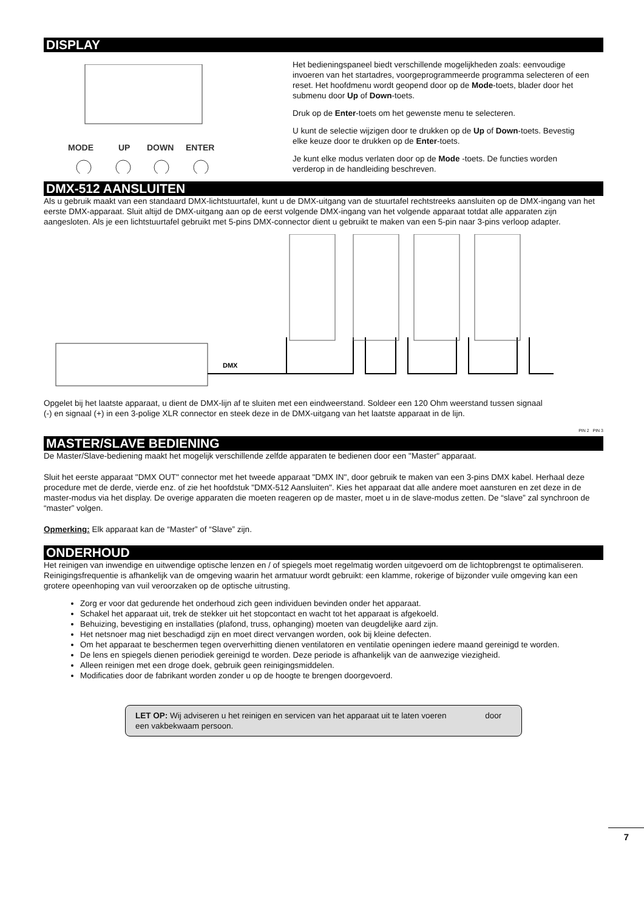DISPLAY
MODE
UP
DOWN
ENTER
Het bedieningspaneel biedt verschillende mogelijkheden zoals: eenvoudige invoeren van het startadres, voorgeprogrammeerde programma selecteren of een reset. Het hoofdmenu wordt geopend door op de Mode-toets, blader door het submenu door Up of Down-toets.
Druk op de Enter-toets om het gewenste menu te selecteren.
U kunt de selectie wijzigen door te drukken op de Up of Down-toets. Bevestig elke keuze door te drukken op de Enter-toets.
Je kunt elke modus verlaten door op de Mode -toets. De functies worden verderop in de handleiding beschreven.
DMX-512 AANSLUITEN
Als u gebruik maakt van een standaard DMX-lichtstuurtafel, kunt u de DMX-uitgang van de stuurtafel rechtstreeks aansluiten op de DMX-ingang van het eerste DMX-apparaat. Sluit altijd de DMX-uitgang aan op de eerst volgende DMX-ingang van het volgende apparaat totdat alle apparaten zijn aangesloten. Als je een lichtstuurtafel gebruikt met 5-pins DMX-connector dient u gebruikt te maken van een 5-pin naar 3-pins verloop adapter.
DMX
Opgelet bij het laatste apparaat, u dient de DMX-lijn af te sluiten met een eindweerstand. Soldeer een 120 Ohm weerstand tussen signaal (-) en signaal (+) in een 3-polige XLR connector en steek deze in de DMX-uitgang van het laatste apparaat in de lijn.
PIN 2 PIN 3
MASTER/SLAVE BEDIENING
De Master/Slave-bediening maakt het mogelijk verschillende zelfde apparaten te bedienen door een "Master" apparaat.
Sluit het eerste apparaat "DMX OUT" connector met het tweede apparaat "DMX IN", door gebruik te maken van een 3-pins DMX kabel. Herhaal deze procedure met de derde, vierde enz. of zie het hoofdstuk "DMX-512 Aansluiten". Kies het apparaat dat alle andere moet aansturen en zet deze in de master-modus via het display. De overige apparaten die moeten reageren op de master, moet u in de slave-modus zetten. De “slave” zal synchroon de “master” volgen.
Opmerking: Elk apparaat kan de “Master” of “Slave” zijn.
ONDERHOUD
Het reinigen van inwendige en uitwendige optische lenzen en / of spiegels moet regelmatig worden uitgevoerd om de lichtopbrengst te optimaliseren. Reinigingsfrequentie is afhankelijk van de omgeving waarin het armatuur wordt gebruikt: een klamme, rokerige of bijzonder vuile omgeving kan een grotere opeenhoping van vuil veroorzaken op de optische uitrusting.
Zorg er voor dat gedurende het onderhoud zich geen individuen bevinden onder het apparaat.
Schakel het apparaat uit, trek de stekker uit het stopcontact en wacht tot het apparaat is afgekoeld.
Behuizing, bevestiging en installaties (plafond, truss, ophanging) moeten van deugdelijke aard zijn.
Het netsnoer mag niet beschadigd zijn en moet direct vervangen worden, ook bij kleine defecten.
Om het apparaat te beschermen tegen oververhitting dienen ventilatoren en ventilatie openingen iedere maand gereinigd te worden.
De lens en spiegels dienen periodiek gereinigd te worden. Deze periode is afhankelijk van de aanwezige viezigheid.
Alleen reinigen met een droge doek, gebruik geen reinigingsmiddelen.
Modificaties door de fabrikant worden zonder u op de hoogte te brengen doorgevoerd.
LET OP: Wij adviseren u het reinigen en servicen van het apparaat uit te laten voeren door een vakbekwaam persoon.
7